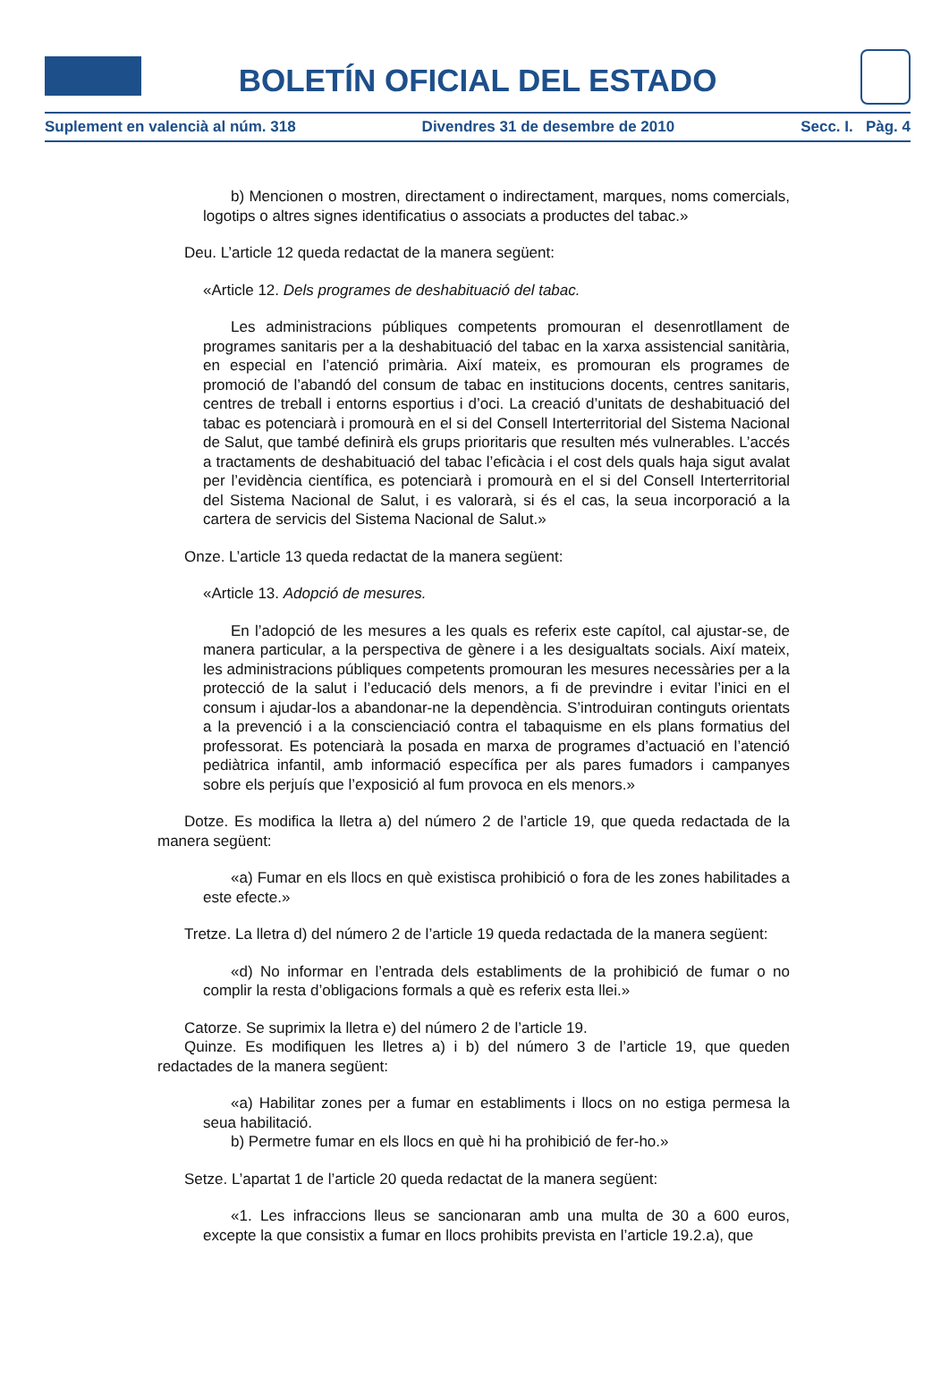BOLETÍN OFICIAL DEL ESTADO
Suplement en valencià al núm. 318 Divendres 31 de desembre de 2010 Secc. I. Pàg. 4
b) Mencionen o mostren, directament o indirectament, marques, noms comercials, logotips o altres signes identificatius o associats a productes del tabac.»
Deu. L’article 12 queda redactat de la manera següent:
«Article 12. Dels programes de deshabituació del tabac.
Les administracions públiques competents promouran el desenrotllament de programes sanitaris per a la deshabituació del tabac en la xarxa assistencial sanitària, en especial en l’atenció primària. Així mateix, es promouran els programes de promoció de l’abandó del consum de tabac en institucions docents, centres sanitaris, centres de treball i entorns esportius i d’oci. La creació d’unitats de deshabituació del tabac es potenciarà i promourà en el si del Consell Interterritorial del Sistema Nacional de Salut, que també definirà els grups prioritaris que resulten més vulnerables. L’accés a tractaments de deshabituació del tabac l’eficàcia i el cost dels quals haja sigut avalat per l’evidència científica, es potenciarà i promourà en el si del Consell Interterritorial del Sistema Nacional de Salut, i es valorarà, si és el cas, la seua incorporació a la cartera de servicis del Sistema Nacional de Salut.»
Onze. L’article 13 queda redactat de la manera següent:
«Article 13. Adopció de mesures.
En l’adopció de les mesures a les quals es referix este capítol, cal ajustar-se, de manera particular, a la perspectiva de gènere i a les desigualtats socials. Així mateix, les administracions públiques competents promouran les mesures necessàries per a la protecció de la salut i l’educació dels menors, a fi de previndre i evitar l’inici en el consum i ajudar-los a abandonar-ne la dependència. S’introduiran continguts orientats a la prevenció i a la conscienciació contra el tabaquisme en els plans formatius del professorat. Es potenciarà la posada en marxa de programes d’actuació en l’atenció pediàtrica infantil, amb informació específica per als pares fumadors i campanyes sobre els perjuís que l’exposició al fum provoca en els menors.»
Dotze. Es modifica la lletra a) del número 2 de l’article 19, que queda redactada de la manera següent:
«a) Fumar en els llocs en què existisca prohibició o fora de les zones habilitades a este efecte.»
Tretze. La lletra d) del número 2 de l’article 19 queda redactada de la manera següent:
«d) No informar en l’entrada dels establiments de la prohibició de fumar o no complir la resta d’obligacions formals a què es referix esta llei.»
Catorze. Se suprimix la lletra e) del número 2 de l’article 19.
Quinze. Es modifiquen les lletres a) i b) del número 3 de l’article 19, que queden redactades de la manera següent:
«a) Habilitar zones per a fumar en establiments i llocs on no estiga permesa la seua habilitació.
b) Permetre fumar en els llocs en què hi ha prohibició de fer-ho.»
Setze. L’apartat 1 de l’article 20 queda redactat de la manera següent:
«1. Les infraccions lleus se sancionaran amb una multa de 30 a 600 euros, excepte la que consistix a fumar en llocs prohibits prevista en l’article 19.2.a), que